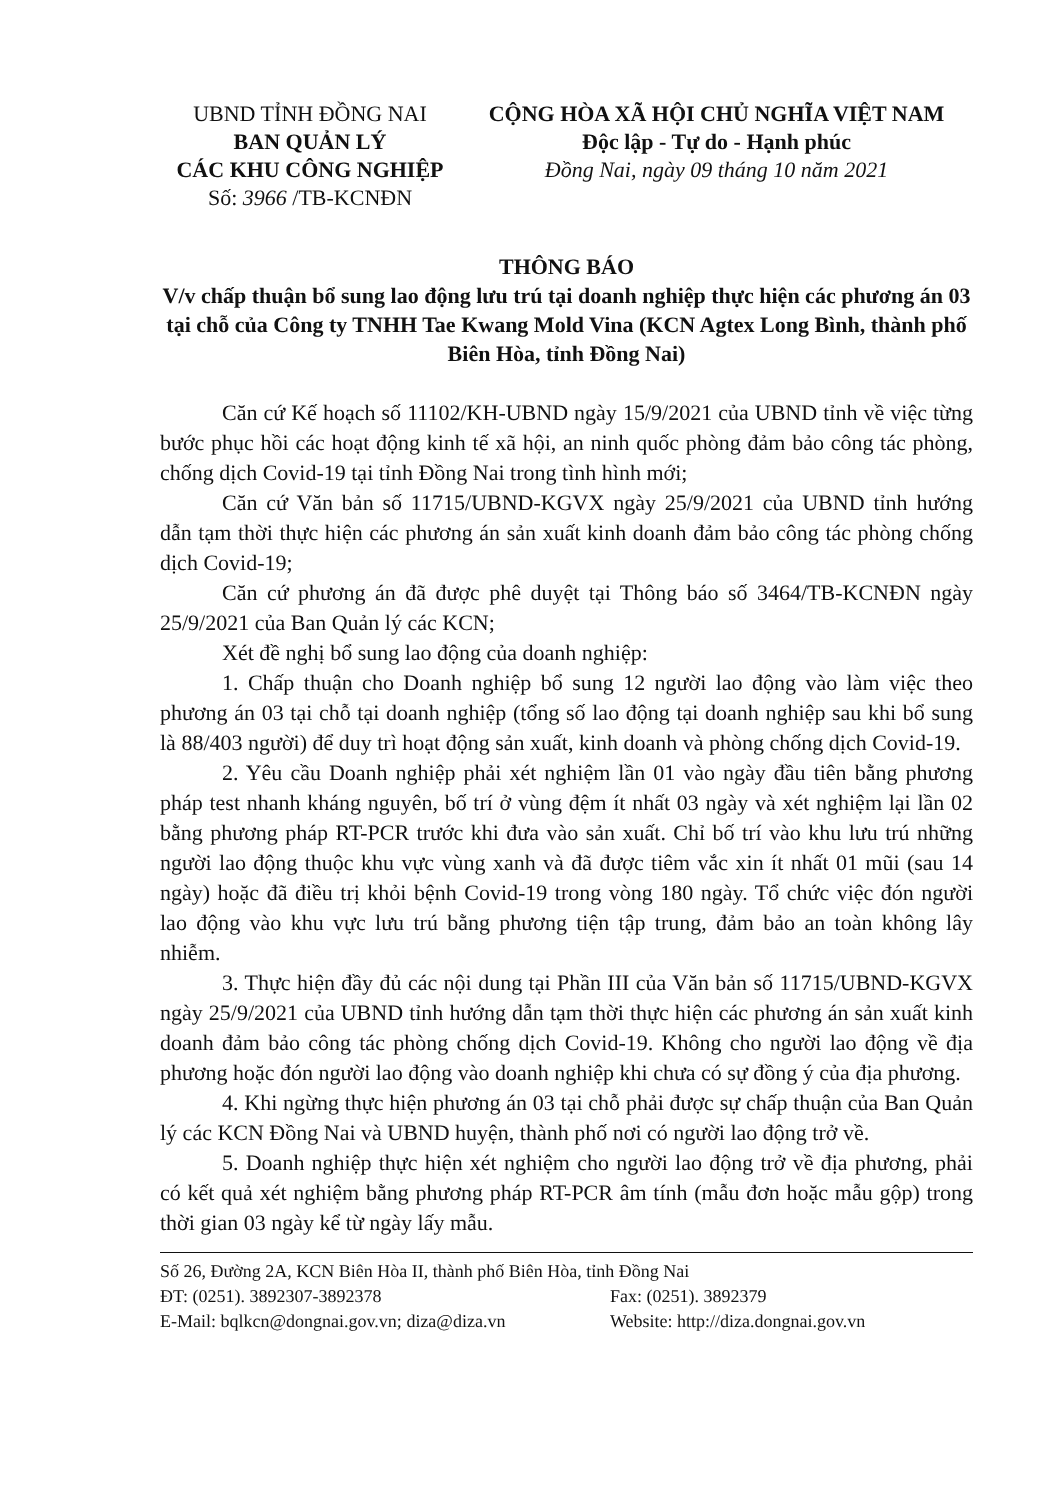UBND TỈNH ĐỒNG NAI
BAN QUẢN LÝ
CÁC KHU CÔNG NGHIỆP
Số: 3966 /TB-KCNĐN
CỘNG HÒA XÃ HỘI CHỦ NGHĨA VIỆT NAM
Độc lập - Tự do - Hạnh phúc
Đồng Nai, ngày 09 tháng 10 năm 2021
THÔNG BÁO
V/v chấp thuận bổ sung lao động lưu trú tại doanh nghiệp thực hiện các phương án 03 tại chỗ của Công ty TNHH Tae Kwang Mold Vina (KCN Agtex Long Bình, thành phố Biên Hòa, tỉnh Đồng Nai)
Căn cứ Kế hoạch số 11102/KH-UBND ngày 15/9/2021 của UBND tỉnh về việc từng bước phục hồi các hoạt động kinh tế xã hội, an ninh quốc phòng đảm bảo công tác phòng, chống dịch Covid-19 tại tỉnh Đồng Nai trong tình hình mới;
Căn cứ Văn bản số 11715/UBND-KGVX ngày 25/9/2021 của UBND tỉnh hướng dẫn tạm thời thực hiện các phương án sản xuất kinh doanh đảm bảo công tác phòng chống dịch Covid-19;
Căn cứ phương án đã được phê duyệt tại Thông báo số 3464/TB-KCNĐN ngày 25/9/2021 của Ban Quản lý các KCN;
Xét đề nghị bổ sung lao động của doanh nghiệp:
1. Chấp thuận cho Doanh nghiệp bổ sung 12 người lao động vào làm việc theo phương án 03 tại chỗ tại doanh nghiệp (tổng số lao động tại doanh nghiệp sau khi bổ sung là 88/403 người) để duy trì hoạt động sản xuất, kinh doanh và phòng chống dịch Covid-19.
2. Yêu cầu Doanh nghiệp phải xét nghiệm lần 01 vào ngày đầu tiên bằng phương pháp test nhanh kháng nguyên, bố trí ở vùng đệm ít nhất 03 ngày và xét nghiệm lại lần 02 bằng phương pháp RT-PCR trước khi đưa vào sản xuất. Chỉ bố trí vào khu lưu trú những người lao động thuộc khu vực vùng xanh và đã được tiêm vắc xin ít nhất 01 mũi (sau 14 ngày) hoặc đã điều trị khỏi bệnh Covid-19 trong vòng 180 ngày. Tổ chức việc đón người lao động vào khu vực lưu trú bằng phương tiện tập trung, đảm bảo an toàn không lây nhiễm.
3. Thực hiện đầy đủ các nội dung tại Phần III của Văn bản số 11715/UBND-KGVX ngày 25/9/2021 của UBND tỉnh hướng dẫn tạm thời thực hiện các phương án sản xuất kinh doanh đảm bảo công tác phòng chống dịch Covid-19. Không cho người lao động về địa phương hoặc đón người lao động vào doanh nghiệp khi chưa có sự đồng ý của địa phương.
4. Khi ngừng thực hiện phương án 03 tại chỗ phải được sự chấp thuận của Ban Quản lý các KCN Đồng Nai và UBND huyện, thành phố nơi có người lao động trở về.
5. Doanh nghiệp thực hiện xét nghiệm cho người lao động trở về địa phương, phải có kết quả xét nghiệm bằng phương pháp RT-PCR âm tính (mẫu đơn hoặc mẫu gộp) trong thời gian 03 ngày kể từ ngày lấy mẫu.
Số 26, Đường 2A, KCN Biên Hòa II, thành phố Biên Hòa, tỉnh Đồng Nai
ĐT: (0251). 3892307-3892378 Fax: (0251). 3892379
E-Mail: bqlkcn@dongnai.gov.vn; diza@diza.vn Website: http://diza.dongnai.gov.vn